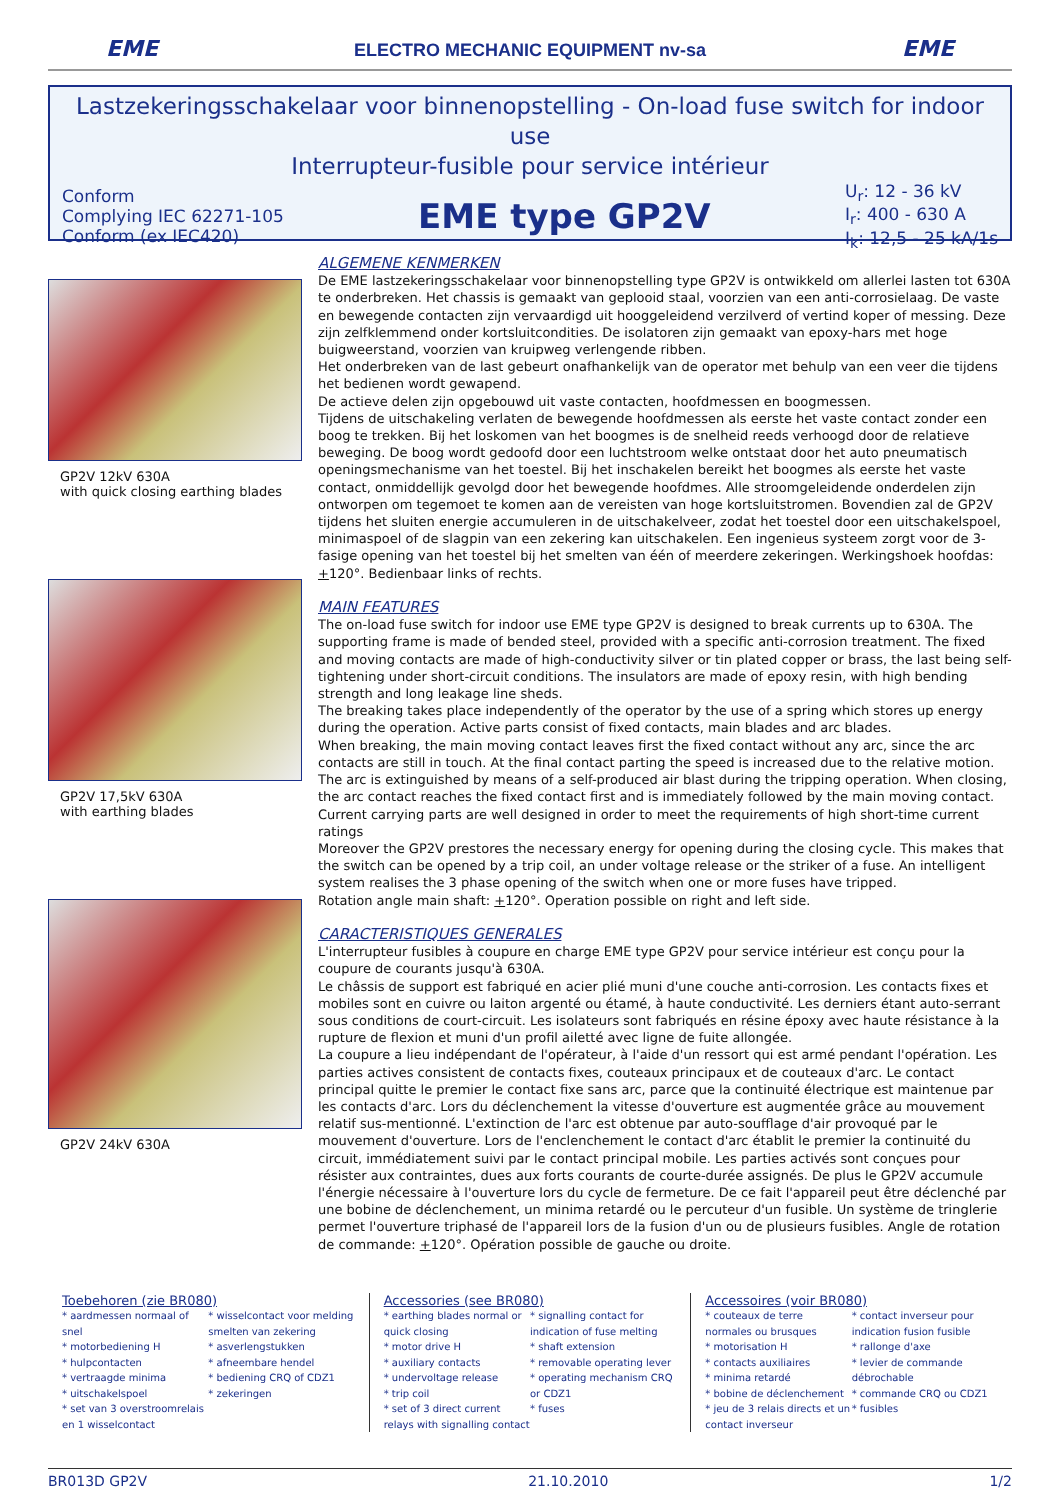EME
ELECTRO MECHANIC EQUIPMENT nv-sa
EME
Lastzekeringsschakelaar voor binnenopstelling - On-load fuse switch for indoor use
Interrupteur-fusible pour service intérieur
Conform
Complying IEC 62271-105
Conform (ex IEC420)
EME type GP2V
U<sub>r</sub>: 12 - 36 kV
I<sub>r</sub>: 400 - 630 A
I<sub>k</sub>: 12,5 - 25 kA/1s
GP2V 12kV 630A
with quick closing earthing blades
GP2V 17,5kV 630A
with earthing blades
GP2V 24kV 630A
ALGEMENE KENMERKEN
De EME lastzekeringsschakelaar voor binnenopstelling type GP2V is ontwikkeld om allerlei lasten tot 630A te onderbreken. Het chassis is gemaakt van geplooid staal, voorzien van een anti-corrosielaag. De vaste en bewegende contacten zijn vervaardigd uit hooggeleidend verzilverd of vertind koper of messing. Deze zijn zelfklemmend onder kortsluitcondities. De isolatoren zijn gemaakt van epoxy-hars met hoge buigweerstand, voorzien van kruipweg verlengende ribben.
Het onderbreken van de last gebeurt onafhankelijk van de operator met behulp van een veer die tijdens het bedienen wordt gewapend.
De actieve delen zijn opgebouwd uit vaste contacten, hoofdmessen en boogmessen.
Tijdens de uitschakeling verlaten de bewegende hoofdmessen als eerste het vaste contact zonder een boog te trekken. Bij het loskomen van het boogmes is de snelheid reeds verhoogd door de relatieve beweging. De boog wordt gedoofd door een luchtstroom welke ontstaat door het auto pneumatisch openingsmechanisme van het toestel. Bij het inschakelen bereikt het boogmes als eerste het vaste contact, onmiddellijk gevolgd door het bewegende hoofdmes. Alle stroomgeleidende onderdelen zijn ontworpen om tegemoet te komen aan de vereisten van hoge kortsluitstromen. Bovendien zal de GP2V tijdens het sluiten energie accumuleren in de uitschakelveer, zodat het toestel door een uitschakelspoel, minimaspoel of de slagpin van een zekering kan uitschakelen. Een ingenieus systeem zorgt voor de 3-fasige opening van het toestel bij het smelten van één of meerdere zekeringen. Werkingshoek hoofdas: +120°. Bedienbaar links of rechts.
MAIN FEATURES
The on-load fuse switch for indoor use EME type GP2V is designed to break currents up to 630A. The supporting frame is made of bended steel, provided with a specific anti-corrosion treatment. The fixed and moving contacts are made of high-conductivity silver or tin plated copper or brass, the last being self-tightening under short-circuit conditions. The insulators are made of epoxy resin, with high bending strength and long leakage line sheds.
The breaking takes place independently of the operator by the use of a spring which stores up energy during the operation. Active parts consist of fixed contacts, main blades and arc blades.
When breaking, the main moving contact leaves first the fixed contact without any arc, since the arc contacts are still in touch. At the final contact parting the speed is increased due to the relative motion. The arc is extinguished by means of a self-produced air blast during the tripping operation. When closing, the arc contact reaches the fixed contact first and is immediately followed by the main moving contact. Current carrying parts are well designed in order to meet the requirements of high short-time current ratings
Moreover the GP2V prestores the necessary energy for opening during the closing cycle. This makes that the switch can be opened by a trip coil, an under voltage release or the striker of a fuse. An intelligent system realises the 3 phase opening of the switch when one or more fuses have tripped.
Rotation angle main shaft: +120°. Operation possible on right and left side.
CARACTERISTIQUES GENERALES
L'interrupteur fusibles à coupure en charge EME type GP2V pour service intérieur est conçu pour la coupure de courants jusqu'à 630A.
Le châssis de support est fabriqué en acier plié muni d'une couche anti-corrosion. Les contacts fixes et mobiles sont en cuivre ou laiton argenté ou étamé, à haute conductivité. Les derniers étant auto-serrant sous conditions de court-circuit. Les isolateurs sont fabriqués en résine époxy avec haute résistance à la rupture de flexion et muni d'un profil ailetté avec ligne de fuite allongée.
La coupure a lieu indépendant de l'opérateur, à l'aide d'un ressort qui est armé pendant l'opération. Les parties actives consistent de contacts fixes, couteaux principaux et de couteaux d'arc. Le contact principal quitte le premier le contact fixe sans arc, parce que la continuité électrique est maintenue par les contacts d'arc. Lors du déclenchement la vitesse d'ouverture est augmentée grâce au mouvement relatif sus-mentionné. L'extinction de l'arc est obtenue par auto-soufflage d'air provoqué par le mouvement d'ouverture. Lors de l'enclenchement le contact d'arc établit le premier la continuité du circuit, immédiatement suivi par le contact principal mobile. Les parties activés sont conçues pour résister aux contraintes, dues aux forts courants de courte-durée assignés. De plus le GP2V accumule l'énergie nécessaire à l'ouverture lors du cycle de fermeture. De ce fait l'appareil peut être déclenché par une bobine de déclenchement, un minima retardé ou le percuteur d'un fusible. Un système de tringlerie permet l'ouverture triphasé de l'appareil lors de la fusion d'un ou de plusieurs fusibles. Angle de rotation de commande: +120°. Opération possible de gauche ou droite.
Toebehoren (zie BR080)
* aardmessen normaal of snel
* motorbediening H
* hulpcontacten
* vertraagde minima
* uitschakelspoel
* set van 3 overstroomrelais en 1 wisselcontact
* wisselcontact voor melding smelten van zekering
* asverlengstukken
* afneembare hendel
* bediening CRQ of CDZ1
* zekeringen
Accessories (see BR080)
* earthing blades normal or quick closing
* motor drive H
* auxiliary contacts
* undervoltage release
* trip coil
* set of 3 direct current relays with signalling contact
* signalling contact for indication of fuse melting
* shaft extension
* removable operating lever
* operating mechanism CRQ or CDZ1
* fuses
Accessoires (voir BR080)
* couteaux de terre normales ou brusques
* motorisation H
* contacts auxiliaires
* minima retardé
* bobine de déclenchement
* jeu de 3 relais directs et un contact inverseur
* contact inverseur pour indication fusion fusible
* rallonge d'axe
* levier de commande débrochable
* commande CRQ ou CDZ1
* fusibles
BR013D GP2V 21.10.2010 1/2